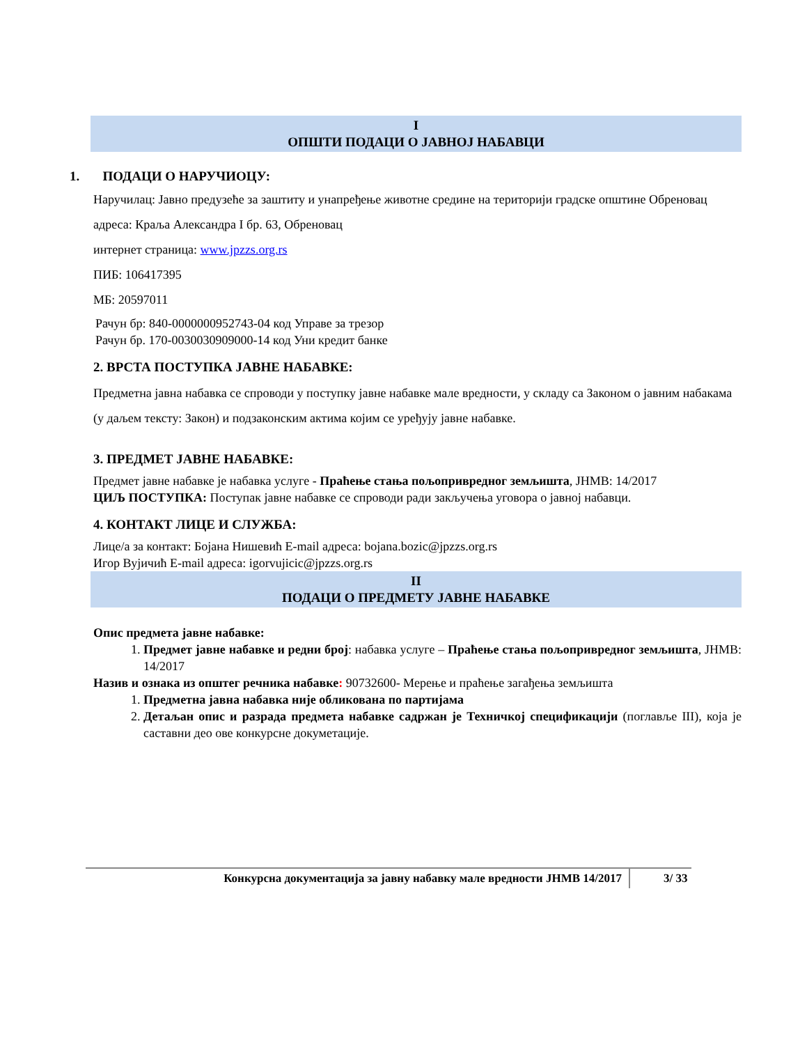I
ОПШТИ ПОДАЦИ О ЈАВНОЈ НАБАВЦИ
1. ПОДАЦИ О НАРУЧИОЦУ:
Наручилац: Јавно предузеће за заштиту и унапређење животне средине на територији градске општине Обреновац адреса: Краља Александра I бр. 63, Обреновац
интернет страница: www.jpzzs.org.rs
ПИБ: 106417395
МБ: 20597011
Рачун бр: 840-0000000952743-04 код Управе за трезор
Рачун бр. 170-0030030909000-14 код Уни кредит банке
2. ВРСТА ПОСТУПКА ЈАВНЕ НАБАВКЕ:
Предметна јавна набавка се спроводи у поступку јавне набавке мале вредности, у складу са Законом о јавним набакама (у даљем тексту: Закон) и подзаконским актима којим се уређују јавне набавке.
3. ПРЕДМЕТ ЈАВНЕ НАБАВКЕ:
Предмет јавне набавке је набавка услуге - Праћење стања пољопривредног земљишта, ЈНМВ: 14/2017
ЦИЉ ПОСТУПКА: Поступак јавне набавке се спроводи ради закључења уговора о јавној набавци.
4. КОНТАКТ ЛИЦЕ И СЛУЖБА:
Лице/а за контакт: Бојана Нишевић E-mail адреса: bojana.bozic@jpzzs.org.rs
Игор Вујичић E-mail адреса: igorvujicic@jpzzs.org.rs
II
ПОДАЦИ О ПРЕДМЕТУ ЈАВНЕ НАБАВКЕ
Опис предмета јавне набавке:
1. Предмет јавне набавке и редни број: набавка услуге – Праћење стања пољопривредног земљишта, ЈНМВ: 14/2017
Назив и ознака из општег речника набавке: 90732600- Мерење и праћење загађења земљишта
1. Предметна јавна набавка није обликована по партијама
2. Детаљан опис и разрада предмета набавке садржан је Техничкој спецификацији (поглавље III), која је саставни део ове конкурсне докуметације.
Конкурсна документација за јавну набавку мале вредности ЈНМВ 14/2017 3/ 33